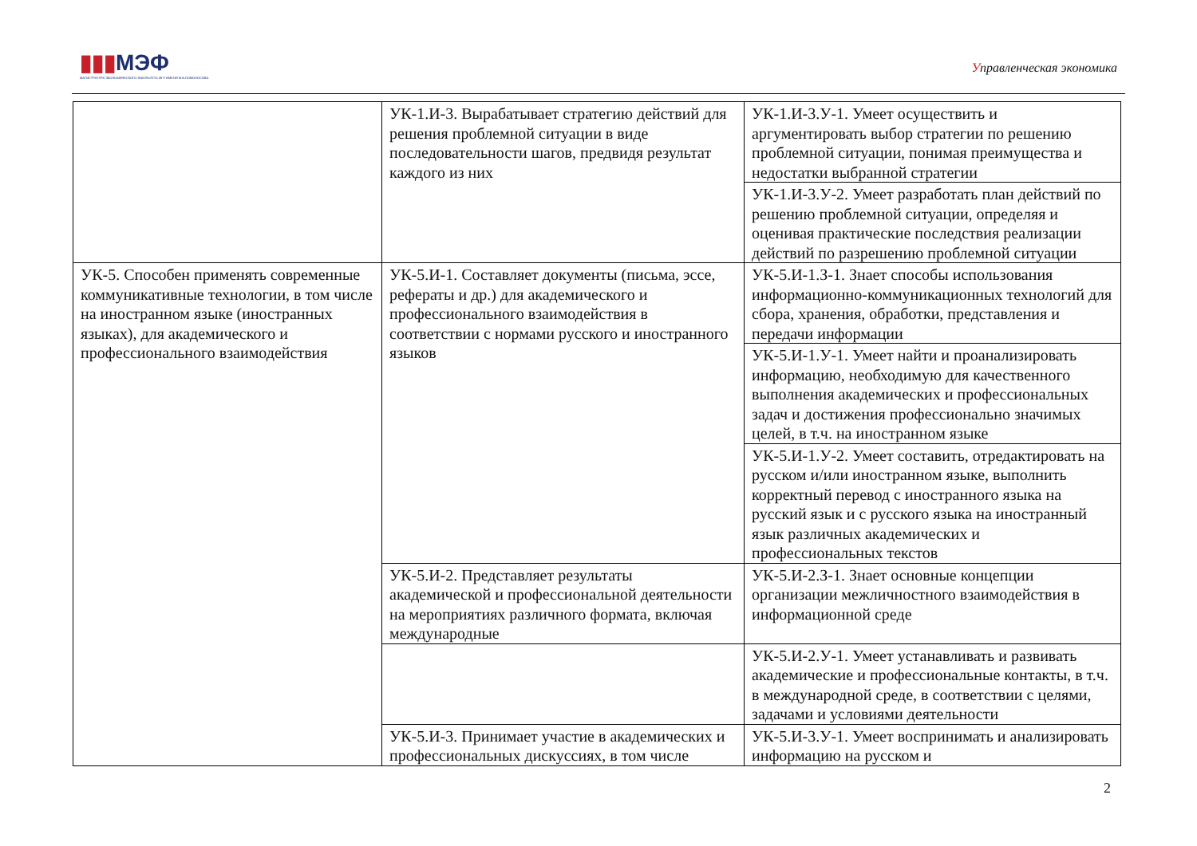▮▮▮МЭФ
МАГИСТРАТУРА ЭКОНОМИЧЕСКОГО ФАКУЛЬТЕТА МГУ ИМЕНИ М.В.ЛОМОНОСОВА
Управленческая экономика
| | УК-1.И-3. Вырабатывает стратегию действий для решения проблемной ситуации в виде последовательности шагов, предвидя результат каждого из них | УК-1.И-3.У-1. Умеет осуществить и аргументировать выбор стратегии по решению проблемной ситуации, понимая преимущества и недостатки выбранной стратегии |
| | | УК-1.И-3.У-2. Умеет разработать план действий по решению проблемной ситуации, определяя и оценивая практические последствия реализации действий по разрешению проблемной ситуации |
| УК-5. Способен применять современные коммуникативные технологии, в том числе на иностранном языке (иностранных языках), для академического и профессионального взаимодействия | УК-5.И-1. Составляет документы (письма, эссе, рефераты и др.) для академического и профессионального взаимодействия в соответствии с нормами русского и иностранного языков | УК-5.И-1.З-1. Знает способы использования информационно-коммуникационных технологий для сбора, хранения, обработки, представления и передачи информации |
| | | УК-5.И-1.У-1. Умеет найти и проанализировать информацию, необходимую для качественного выполнения академических и профессиональных задач и достижения профессионально значимых целей, в т.ч. на иностранном языке |
| | | УК-5.И-1.У-2. Умеет составить, отредактировать на русском и/или иностранном языке, выполнить корректный перевод с иностранного языка на русский язык и с русского языка на иностранный язык различных академических и профессиональных текстов |
| | УК-5.И-2. Представляет результаты академической и профессиональной деятельности на мероприятиях различного формата, включая международные | УК-5.И-2.З-1. Знает основные концепции организации межличностного взаимодействия в информационной среде |
| | | УК-5.И-2.У-1. Умеет устанавливать и развивать академические и профессиональные контакты, в т.ч. в международной среде, в соответствии с целями, задачами и условиями деятельности |
| | УК-5.И-3. Принимает участие в академических и профессиональных дискуссиях, в том числе | УК-5.И-3.У-1. Умеет воспринимать и анализировать информацию на русском и |
2